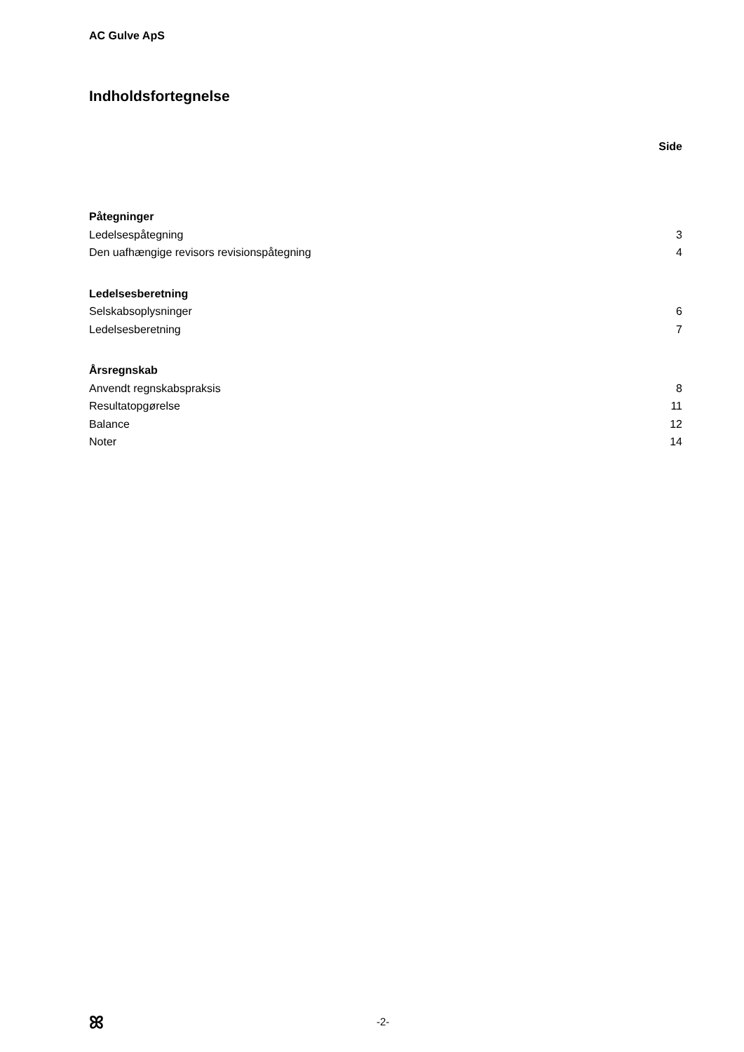AC Gulve ApS
Indholdsfortegnelse
Side
Påtegninger
Ledelsespåtegning 3
Den uafhængige revisors revisionspåtegning 4
Ledelsesberetning
Selskabsoplysninger 6
Ledelsesberetning 7
Årsregnskab
Anvendt regnskabspraksis 8
Resultatopgørelse 11
Balance 12
Noter 14
ꕤ -2-